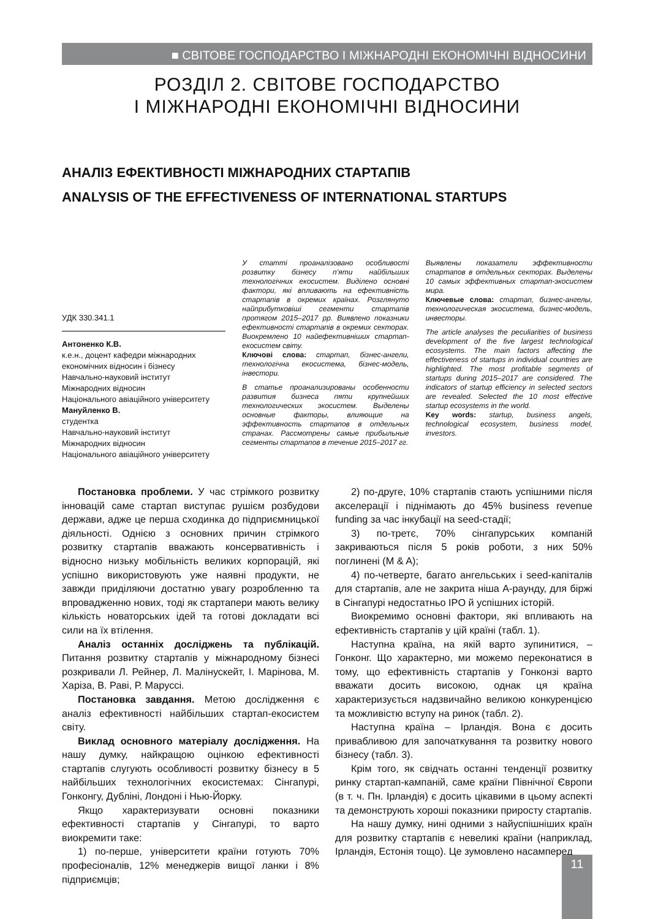■ СВІТОВЕ ГОСПОДАРСТВО І МІЖНАРОДНІ ЕКОНОМІЧНІ ВІДНОСИНИ
РОЗДІЛ 2. СВІТОВЕ ГОСПОДАРСТВО
І МІЖНАРОДНІ ЕКОНОМІЧНІ ВІДНОСИНИ
АНАЛІЗ ЕФЕКТИВНОСТІ МІЖНАРОДНИХ СТАРТАПІВ
ANALYSIS OF THE EFFECTIVENESS OF INTERNATIONAL STARTUPS
УДК 330.341.1
Антоненко К.В.
к.е.н., доцент кафедри міжнародних економічних відносин і бізнесу
Навчально-науковий інститут
Міжнародних відносин
Національного авіаційного університету
Мануйленко В.
студентка
Навчально-науковий інститут
Міжнародних відносин
Національного авіаційного університету
У статті проаналізовано особливості розвитку бізнесу п’яти найбільших технологічних екосистем. Виділено основні фактори, які впливають на ефективність стартапів в окремих країнах. Розглянуто найприбутковіші сегменти стартапів протягом 2015–2017 рр. Виявлено показники ефективності стартапів в окремих секторах. Виокремлено 10 найефективніших стартап-екосистем світу.
Ключові слова: стартап, бізнес-ангели, технологічна екосистема, бізнес-модель, інвестори.
В статье проанализированы особенности развития бизнеса пяти крупнейших технологических экосистем. Выделены основные факторы, влияющие на эффективность стартапов в отдельных странах. Рассмотрены самые прибыльные сегменты стартапов в течение 2015–2017 гг.
Выявлены показатели эффективности стартапов в отдельных секторах. Выделены 10 самых эффективных стартап-экосистем мира.
Ключевые слова: стартап, бизнес-ангелы, технологическая экосистема, бизнес-модель, инвесторы.
The article analyses the peculiarities of business development of the five largest technological ecosystems. The main factors affecting the effectiveness of startups in individual countries are highlighted. The most profitable segments of startups during 2015–2017 are considered. The indicators of startup efficiency in selected sectors are revealed. Selected the 10 most effective startup ecosystems in the world.
Key words: startup, business angels, technological ecosystem, business model, investors.
Постановка проблеми. У час стрімкого розвитку інновацій саме стартап виступає рушієм розбудови держави, адже це перша сходинка до підприємницької діяльності. Однією з основних причин стрімкого розвитку стартапів вважають консервативність і відносно низьку мобільність великих корпорацій, які успішно використовують уже наявні продукти, не завжди приділяючи достатню увагу розробленню та впровадженню нових, тоді як стартапери мають велику кількість новаторських ідей та готові докладати всі сили на їх втілення.
Аналіз останніх досліджень та публікацій. Питання розвитку стартапів у міжнародному бізнесі розкривали Л. Рейнер, Л. Малінускейт, І. Марінова, М. Харіза, В. Раві, Р. Маруссі.
Постановка завдання. Метою дослідження є аналіз ефективності найбільших стартап-екосистем світу.
Виклад основного матеріалу дослідження. На нашу думку, найкращою оцінкою ефективності стартапів слугують особливості розвитку бізнесу в 5 найбільших технологічних екосистемах: Сінгапурі, Гонконгу, Дубліні, Лондоні і Нью-Йорку.
Якщо характеризувати основні показники ефективності стартапів у Сінгапурі, то варто виокремити таке:
1) по-перше, університети країни готують 70% професіоналів, 12% менеджерів вищої ланки і 8% підприємців;
2) по-друге, 10% стартапів стають успішними після акселерації і піднімають до 45% business revenue funding за час інкубації на seed-стадії;
3) по-третє, 70% сінгапурських компаній закриваються після 5 років роботи, з них 50% поглинені (M & A);
4) по-четверте, багато ангельських і seed-капіталів для стартапів, але не закрита ніша A-раунду, для біржі в Сінгапурі недостатньо IPO й успішних історій.
Виокремимо основні фактори, які впливають на ефективність стартапів у цій країні (табл. 1).
Наступна країна, на якій варто зупинитися, – Гонконг. Що характерно, ми можемо переконатися в тому, що ефективність стартапів у Гонконзі варто вважати досить високою, однак ця країна характеризується надзвичайно великою конкуренцією та можливістю вступу на ринок (табл. 2).
Наступна країна – Ірландія. Вона є досить привабливою для започаткування та розвитку нового бізнесу (табл. 3).
Крім того, як свідчать останні тенденції розвитку ринку стартап-кампаній, саме країни Північної Європи (в т. ч. Пн. Ірландія) є досить цікавими в цьому аспекті та демонструють хороші показники приросту стартапів.
На нашу думку, нині одними з найуспішніших країн для розвитку стартапів є невеликі країни (наприклад, Ірландія, Естонія тощо). Це зумовлено насамперед
11